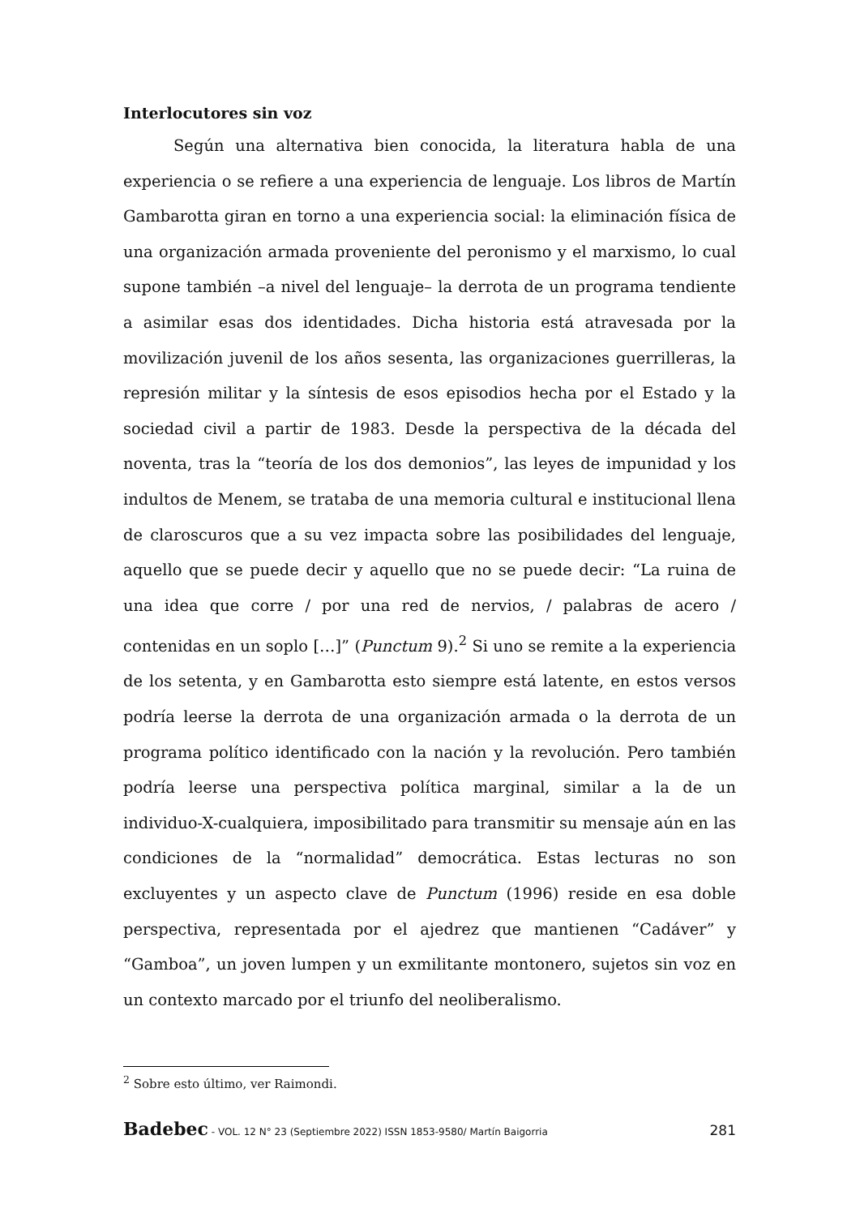Interlocutores sin voz
Según una alternativa bien conocida, la literatura habla de una experiencia o se refiere a una experiencia de lenguaje. Los libros de Martín Gambarotta giran en torno a una experiencia social: la eliminación física de una organización armada proveniente del peronismo y el marxismo, lo cual supone también –a nivel del lenguaje– la derrota de un programa tendiente a asimilar esas dos identidades. Dicha historia está atravesada por la movilización juvenil de los años sesenta, las organizaciones guerrilleras, la represión militar y la síntesis de esos episodios hecha por el Estado y la sociedad civil a partir de 1983. Desde la perspectiva de la década del noventa, tras la “teoría de los dos demonios”, las leyes de impunidad y los indultos de Menem, se trataba de una memoria cultural e institucional llena de claroscuros que a su vez impacta sobre las posibilidades del lenguaje, aquello que se puede decir y aquello que no se puede decir: “La ruina de una idea que corre / por una red de nervios, / palabras de acero / contenidas en un soplo […]” (Punctum 9).<sup>2</sup> Si uno se remite a la experiencia de los setenta, y en Gambarotta esto siempre está latente, en estos versos podría leerse la derrota de una organización armada o la derrota de un programa político identificado con la nación y la revolución. Pero también podría leerse una perspectiva política marginal, similar a la de un individuo-X-cualquiera, imposibilitado para transmitir su mensaje aún en las condiciones de la “normalidad” democrática. Estas lecturas no son excluyentes y un aspecto clave de Punctum (1996) reside en esa doble perspectiva, representada por el ajedrez que mantienen “Cadáver” y “Gamboa”, un joven lumpen y un exmilitante montonero, sujetos sin voz en un contexto marcado por el triunfo del neoliberalismo.
<sup>2</sup> Sobre esto último, ver Raimondi.
Badebec - VOL. 12 N° 23 (Septiembre 2022) ISSN 1853-9580/ Martín Baigorria 281